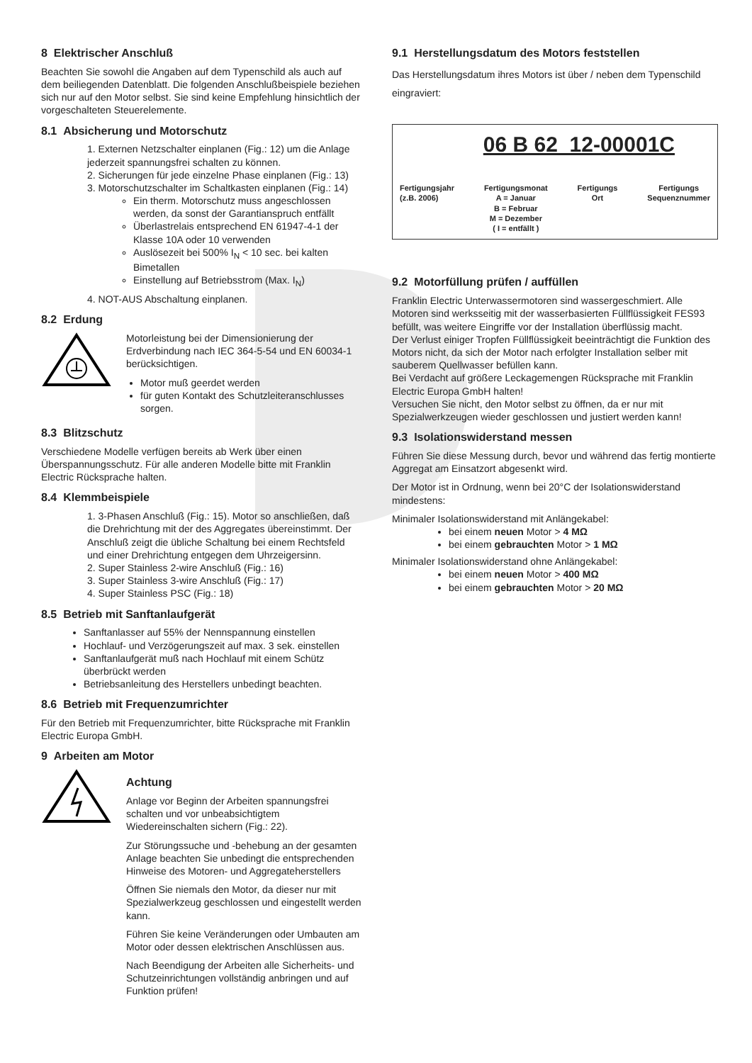8 Elektrischer Anschluß
Beachten Sie sowohl die Angaben auf dem Typenschild als auch auf dem beiliegenden Datenblatt. Die folgenden Anschlußbeispiele beziehen sich nur auf den Motor selbst. Sie sind keine Empfehlung hinsichtlich der vorgeschalteten Steuerelemente.
8.1 Absicherung und Motorschutz
1. Externen Netzschalter einplanen (Fig.: 12) um die Anlage jederzeit spannungsfrei schalten zu können.
2. Sicherungen für jede einzelne Phase einplanen (Fig.: 13)
3. Motorschutzschalter im Schaltkasten einplanen (Fig.: 14)
Ein therm. Motorschutz muss angeschlossen werden, da sonst der Garantianspruch entfällt
Überlastrelais entsprechend EN 61947-4-1 der Klasse 10A oder 10 verwenden
Auslösezeit bei 500% I<sub>N</sub> < 10 sec. bei kalten Bimetallen
Einstellung auf Betriebsstrom (Max. I<sub>N</sub>)
4. NOT-AUS Abschaltung einplanen.
8.2 Erdung
Motorleistung bei der Dimensionierung der Erdverbindung nach IEC 364-5-54 und EN 60034-1 berücksichtigen.
Motor muß geerdet werden
für guten Kontakt des Schutzleiteranschlusses sorgen.
8.3 Blitzschutz
Verschiedene Modelle verfügen bereits ab Werk über einen Überspannungsschutz. Für alle anderen Modelle bitte mit Franklin Electric Rücksprache halten.
8.4 Klemmbeispiele
1. 3-Phasen Anschluß (Fig.: 15). Motor so anschließen, daß die Drehrichtung mit der des Aggregates übereinstimmt. Der Anschluß zeigt die übliche Schaltung bei einem Rechtsfeld und einer Drehrichtung entgegen dem Uhrzeigersinn.
2. Super Stainless 2-wire Anschluß (Fig.: 16)
3. Super Stainless 3-wire Anschluß (Fig.: 17)
4. Super Stainless PSC (Fig.: 18)
8.5 Betrieb mit Sanftanlaufgerät
Sanftanlasser auf 55% der Nennspannung einstellen
Hochlauf- und Verzögerungszeit auf max. 3 sek. einstellen
Sanftanlaufgerät muß nach Hochlauf mit einem Schütz überbrückt werden
Betriebsanleitung des Herstellers unbedingt beachten.
8.6 Betrieb mit Frequenzumrichter
Für den Betrieb mit Frequenzumrichter, bitte Rücksprache mit Franklin Electric Europa GmbH.
9 Arbeiten am Motor
Achtung
Anlage vor Beginn der Arbeiten spannungsfrei schalten und vor unbeabsichtigtem Wiedereinschalten sichern (Fig.: 22).
Zur Störungssuche und -behebung an der gesamten Anlage beachten Sie unbedingt die entsprechenden Hinweise des Motoren- und Aggregateherstellers
Öffnen Sie niemals den Motor, da dieser nur mit Spezialwerkzeug geschlossen und eingestellt werden kann.
Führen Sie keine Veränderungen oder Umbauten am Motor oder dessen elektrischen Anschlüssen aus.
Nach Beendigung der Arbeiten alle Sicherheits- und Schutzeinrichtungen vollständig anbringen und auf Funktion prüfen!
9.1 Herstellungsdatum des Motors feststellen
Das Herstellungsdatum ihres Motors ist über / neben dem Typenschild eingraviert:
06 B 62 12-00001C
Fertigungsjahr
(z.B. 2006)
Fertigungsmonat
A = Januar
B = Februar
M = Dezember
( I = entfällt )
Fertigungs
Ort
Fertigungs
Sequenznummer
9.2 Motorfüllung prüfen / auffüllen
Franklin Electric Unterwassermotoren sind wassergeschmiert. Alle Motoren sind werksseitig mit der wasserbasierten Füllflüssigkeit FES93 befüllt, was weitere Eingriffe vor der Installation überflüssig macht.
Der Verlust einiger Tropfen Füllflüssigkeit beeinträchtigt die Funktion des Motors nicht, da sich der Motor nach erfolgter Installation selber mit sauberem Quellwasser befüllen kann.
Bei Verdacht auf größere Leckagemengen Rücksprache mit Franklin Electric Europa GmbH halten!
Versuchen Sie nicht, den Motor selbst zu öffnen, da er nur mit Spezialwerkzeugen wieder geschlossen und justiert werden kann!
9.3 Isolationswiderstand messen
Führen Sie diese Messung durch, bevor und während das fertig montierte Aggregat am Einsatzort abgesenkt wird.
Der Motor ist in Ordnung, wenn bei 20°C der Isolationswiderstand mindestens:
Minimaler Isolationswiderstand mit Anlängekabel:
bei einem neuen Motor > 4 MΩ
bei einem gebrauchten Motor > 1 MΩ
Minimaler Isolationswiderstand ohne Anlängekabel:
bei einem neuen Motor > 400 MΩ
bei einem gebrauchten Motor > 20 MΩ